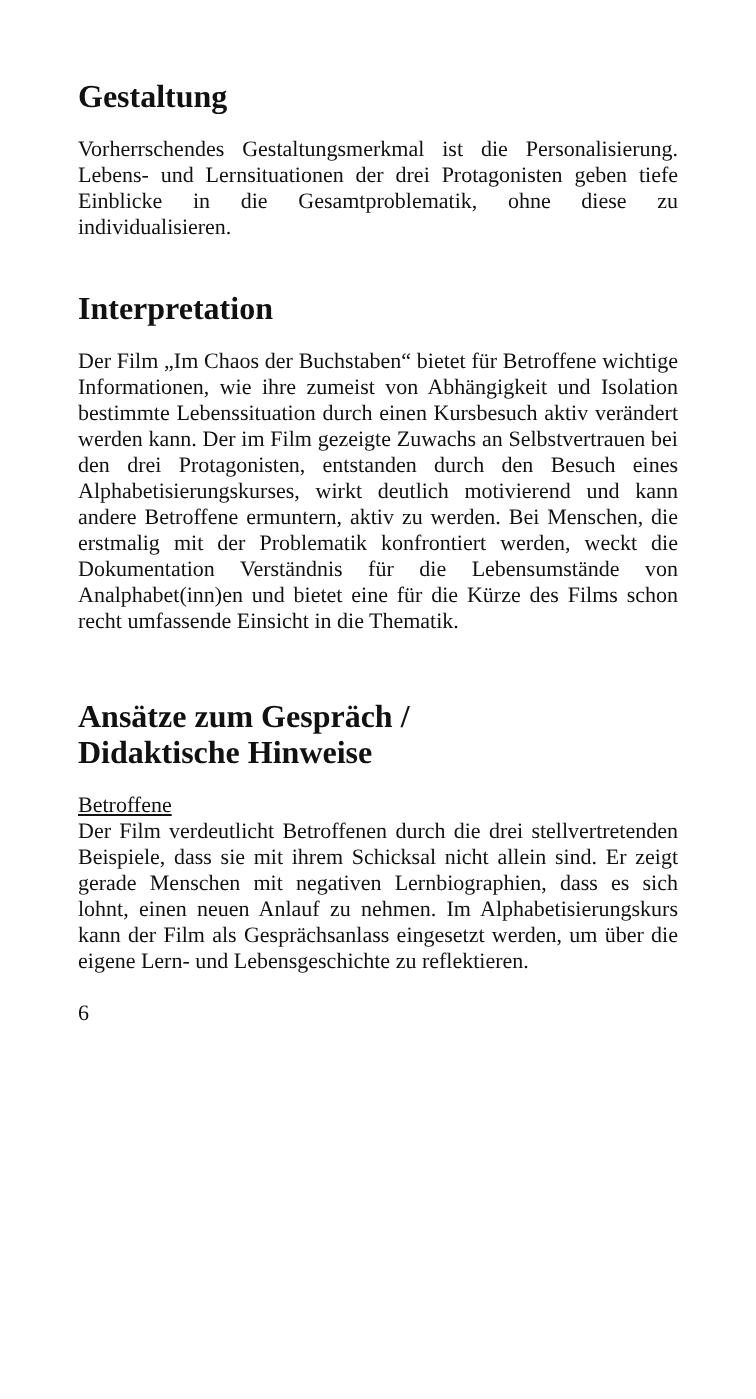Gestaltung
Vorherrschendes Gestaltungsmerkmal ist die Persona­lisierung. Lebens- und Lernsituationen der drei Prota­gonisten geben tiefe Einblicke in die Gesamtproble­matik, ohne diese zu individualisieren.
Interpretation
Der Film „Im Chaos der Buchstaben“ bietet für Be­troffene wichtige Informationen, wie ihre zumeist von Abhängigkeit und Isolation bestimmte Lebenssi­tuation durch einen Kursbesuch aktiv verändert wer­den kann. Der im Film gezeigte Zuwachs an Selbst­vertrauen bei den drei Protagonisten, entstanden durch den Besuch eines Alphabetisierungskurses, wirkt deutlich motivierend und kann andere Betrof­fene ermuntern, aktiv zu werden. Bei Menschen, die erstmalig mit der Problematik konfrontiert werden, weckt die Dokumentation Verständnis für die Le­bensumstände von Analphabet(inn)en und bietet eine für die Kürze des Films schon recht umfassende Ein­sicht in die Thematik.
Ansätze zum Gespräch /
Didaktische Hinweise
Betroffene
Der Film verdeutlicht Betroffenen durch die drei stellvertretenden Beispiele, dass sie mit ihrem Schicksal nicht allein sind. Er zeigt gerade Menschen mit negativen Lernbiographien, dass es sich lohnt, einen neuen Anlauf zu nehmen. Im Alphabetisie­rungskurs kann der Film als Gesprächsanlass einge­setzt werden, um über die eigene Lern- und Lebens­geschichte zu reflektieren.
6